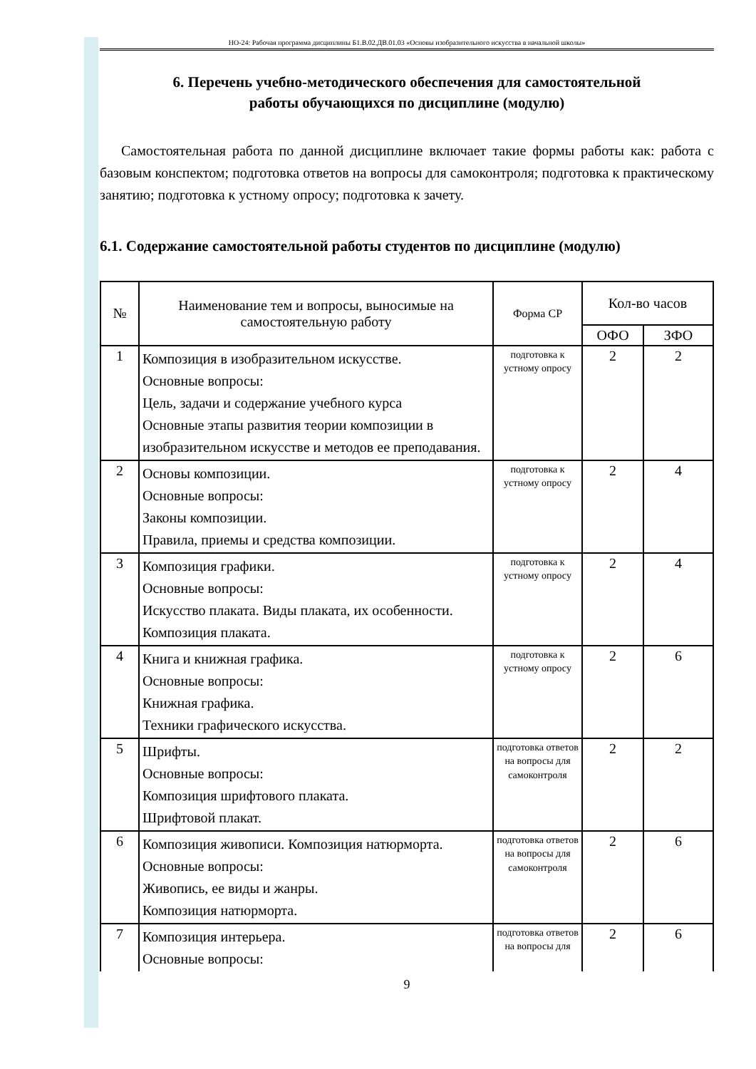НО-24: Рабочая программа дисциплины Б1.В.02.ДВ.01.03 «Основы изобразительного искусства в начальной школы»
6. Перечень учебно-методического обеспечения для самостоятельной
работы обучающихся по дисциплине (модулю)
Самостоятельная работа по данной дисциплине включает такие формы работы как: работа с базовым конспектом; подготовка ответов на вопросы для самоконтроля; подготовка к практическому занятию; подготовка к устному опросу; подготовка к зачету.
6.1. Содержание самостоятельной работы студентов по дисциплине (модулю)
| № | Наименование тем и вопросы, выносимые на самостоятельную работу | Форма СР | Кол-во часов | |
| --- | --- | --- | --- | --- |
| | | | ОФО | ЗФО |
| 1 | Композиция в изобразительном искусстве. Основные вопросы: Цель, задачи и содержание учебного курса Основные этапы развития теории композиции в изобразительном искусстве и методов ее преподавания. | подготовка к устному опросу | 2 | 2 |
| 2 | Основы композиции. Основные вопросы: Законы композиции. Правила, приемы и средства композиции. | подготовка к устному опросу | 2 | 4 |
| 3 | Композиция графики. Основные вопросы: Искусство плаката. Виды плаката, их особенности. Композиция плаката. | подготовка к устному опросу | 2 | 4 |
| 4 | Книга и книжная графика. Основные вопросы: Книжная графика. Техники графического искусства. | подготовка к устному опросу | 2 | 6 |
| 5 | Шрифты. Основные вопросы: Композиция шрифтового плаката. Шрифтовой плакат. | подготовка ответов на вопросы для самоконтроля | 2 | 2 |
| 6 | Композиция живописи. Композиция натюрморта. Основные вопросы: Живопись, ее виды и жанры. Композиция натюрморта. | подготовка ответов на вопросы для самоконтроля | 2 | 6 |
| 7 | Композиция интерьера. Основные вопросы: | подготовка ответов на вопросы для | 2 | 6 |
9